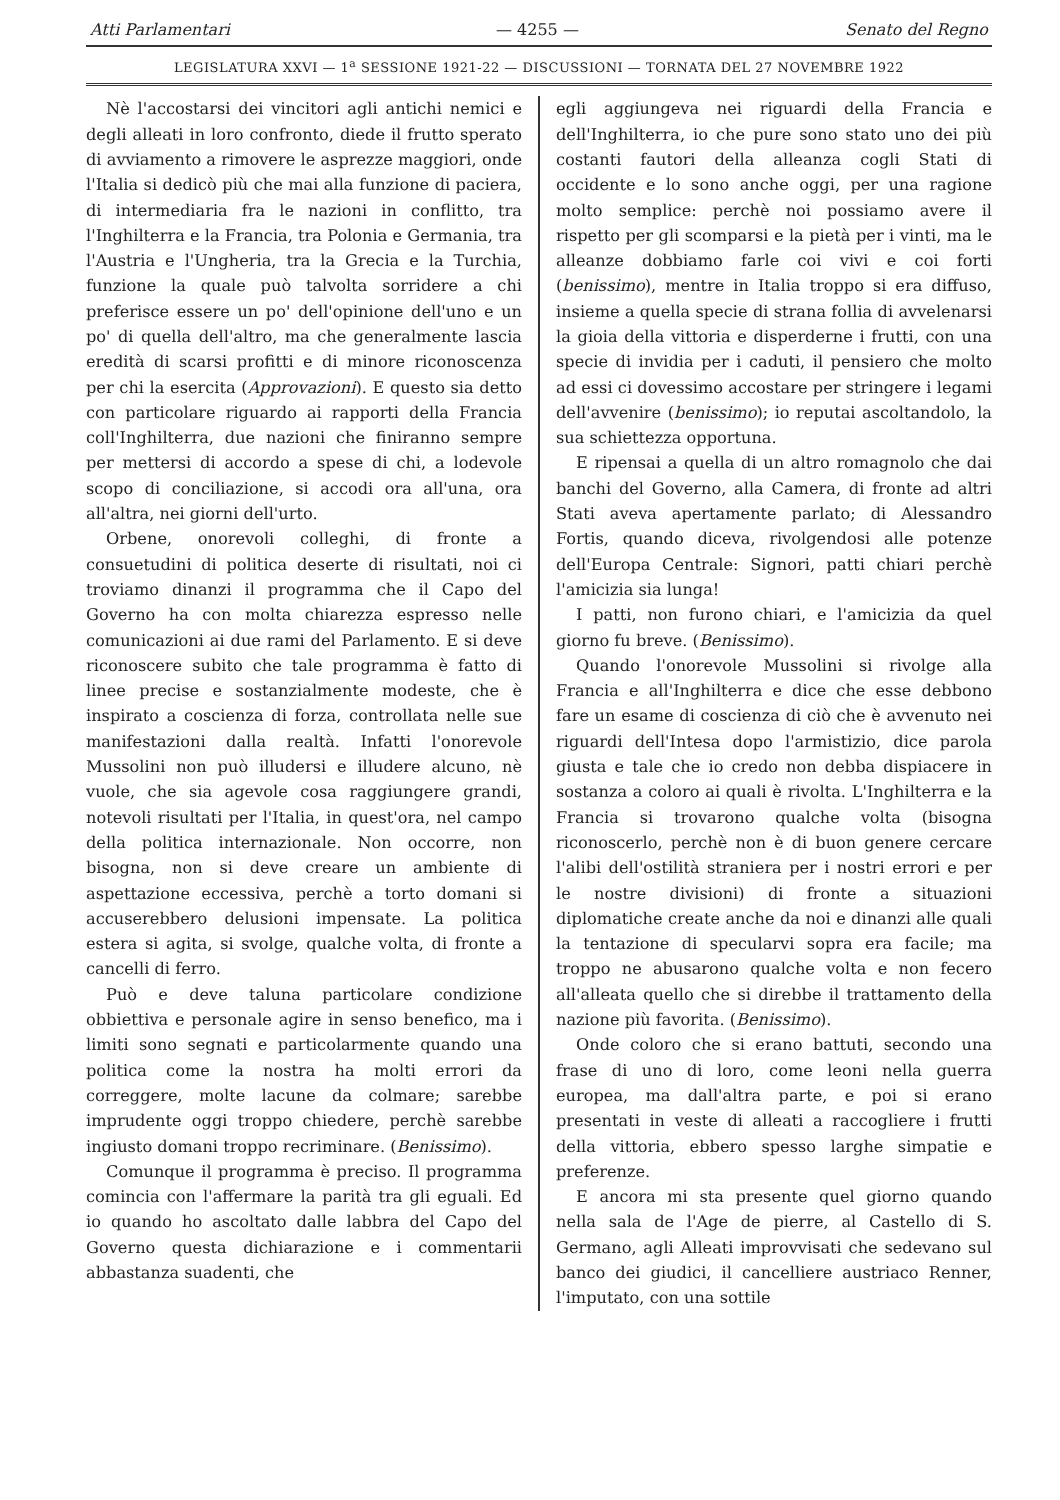Atti Parlamentari — 4255 — Senato del Regno
LEGISLATURA XXVI — 1<sup>a</sup> SESSIONE 1921-22 — DISCUSSIONI — TORNATA DEL 27 NOVEMBRE 1922
Nè l'accostarsi dei vincitori agli antichi nemici e degli alleati in loro confronto, diede il frutto sperato di avviamento a rimovere le asprezze maggiori, onde l'Italia si dedicò più che mai alla funzione di paciera, di intermediaria fra le nazioni in conflitto, tra l'Inghilterra e la Francia, tra Polonia e Germania, tra l'Austria e l'Ungheria, tra la Grecia e la Turchia, funzione la quale può talvolta sorridere a chi preferisce essere un po' dell'opinione dell'uno e un po' di quella dell'altro, ma che generalmente lascia eredità di scarsi profitti e di minore riconoscenza per chi la esercita (Approvazioni). E questo sia detto con particolare riguardo ai rapporti della Francia coll'Inghilterra, due nazioni che finiranno sempre per mettersi di accordo a spese di chi, a lodevole scopo di conciliazione, si accodi ora all'una, ora all'altra, nei giorni dell'urto.
Orbene, onorevoli colleghi, di fronte a consuetudini di politica deserte di risultati, noi ci troviamo dinanzi il programma che il Capo del Governo ha con molta chiarezza espresso nelle comunicazioni ai due rami del Parlamento. E si deve riconoscere subito che tale programma è fatto di linee precise e sostanzialmente modeste, che è inspirato a coscienza di forza, controllata nelle sue manifestazioni dalla realtà. Infatti l'onorevole Mussolini non può illudersi e illudere alcuno, nè vuole, che sia agevole cosa raggiungere grandi, notevoli risultati per l'Italia, in quest'ora, nel campo della politica internazionale. Non occorre, non bisogna, non si deve creare un ambiente di aspettazione eccessiva, perchè a torto domani si accuserebbero delusioni impensate. La politica estera si agita, si svolge, qualche volta, di fronte a cancelli di ferro.
Può e deve taluna particolare condizione obbiettiva e personale agire in senso benefico, ma i limiti sono segnati e particolarmente quando una politica come la nostra ha molti errori da correggere, molte lacune da colmare; sarebbe imprudente oggi troppo chiedere, perchè sarebbe ingiusto domani troppo recriminare. (Benissimo).
Comunque il programma è preciso. Il programma comincia con l'affermare la parità tra gli eguali. Ed io quando ho ascoltato dalle labbra del Capo del Governo questa dichiarazione e i commentarii abbastanza suadenti, che
egli aggiungeva nei riguardi della Francia e dell'Inghilterra, io che pure sono stato uno dei più costanti fautori della alleanza cogli Stati di occidente e lo sono anche oggi, per una ragione molto semplice: perchè noi possiamo avere il rispetto per gli scomparsi e la pietà per i vinti, ma le alleanze dobbiamo farle coi vivi e coi forti (benissimo), mentre in Italia troppo si era diffuso, insieme a quella specie di strana follia di avvelenarsi la gioia della vittoria e disperderne i frutti, con una specie di invidia per i caduti, il pensiero che molto ad essi ci dovessimo accostare per stringere i legami dell'avvenire (benissimo); io reputai ascoltandolo, la sua schiettezza opportuna.
E ripensai a quella di un altro romagnolo che dai banchi del Governo, alla Camera, di fronte ad altri Stati aveva apertamente parlato; di Alessandro Fortis, quando diceva, rivolgendosi alle potenze dell'Europa Centrale: Signori, patti chiari perchè l'amicizia sia lunga!
I patti, non furono chiari, e l'amicizia da quel giorno fu breve. (Benissimo).
Quando l'onorevole Mussolini si rivolge alla Francia e all'Inghilterra e dice che esse debbono fare un esame di coscienza di ciò che è avvenuto nei riguardi dell'Intesa dopo l'armistizio, dice parola giusta e tale che io credo non debba dispiacere in sostanza a coloro ai quali è rivolta. L'Inghilterra e la Francia si trovarono qualche volta (bisogna riconoscerlo, perchè non è di buon genere cercare l'alibi dell'ostilità straniera per i nostri errori e per le nostre divisioni) di fronte a situazioni diplomatiche create anche da noi e dinanzi alle quali la tentazione di specularvi sopra era facile; ma troppo ne abusarono qualche volta e non fecero all'alleata quello che si direbbe il trattamento della nazione più favorita. (Benissimo).
Onde coloro che si erano battuti, secondo una frase di uno di loro, come leoni nella guerra europea, ma dall'altra parte, e poi si erano presentati in veste di alleati a raccogliere i frutti della vittoria, ebbero spesso larghe simpatie e preferenze.
E ancora mi sta presente quel giorno quando nella sala de l'Age de pierre, al Castello di S. Germano, agli Alleati improvvisati che sedevano sul banco dei giudici, il cancelliere austriaco Renner, l'imputato, con una sottile